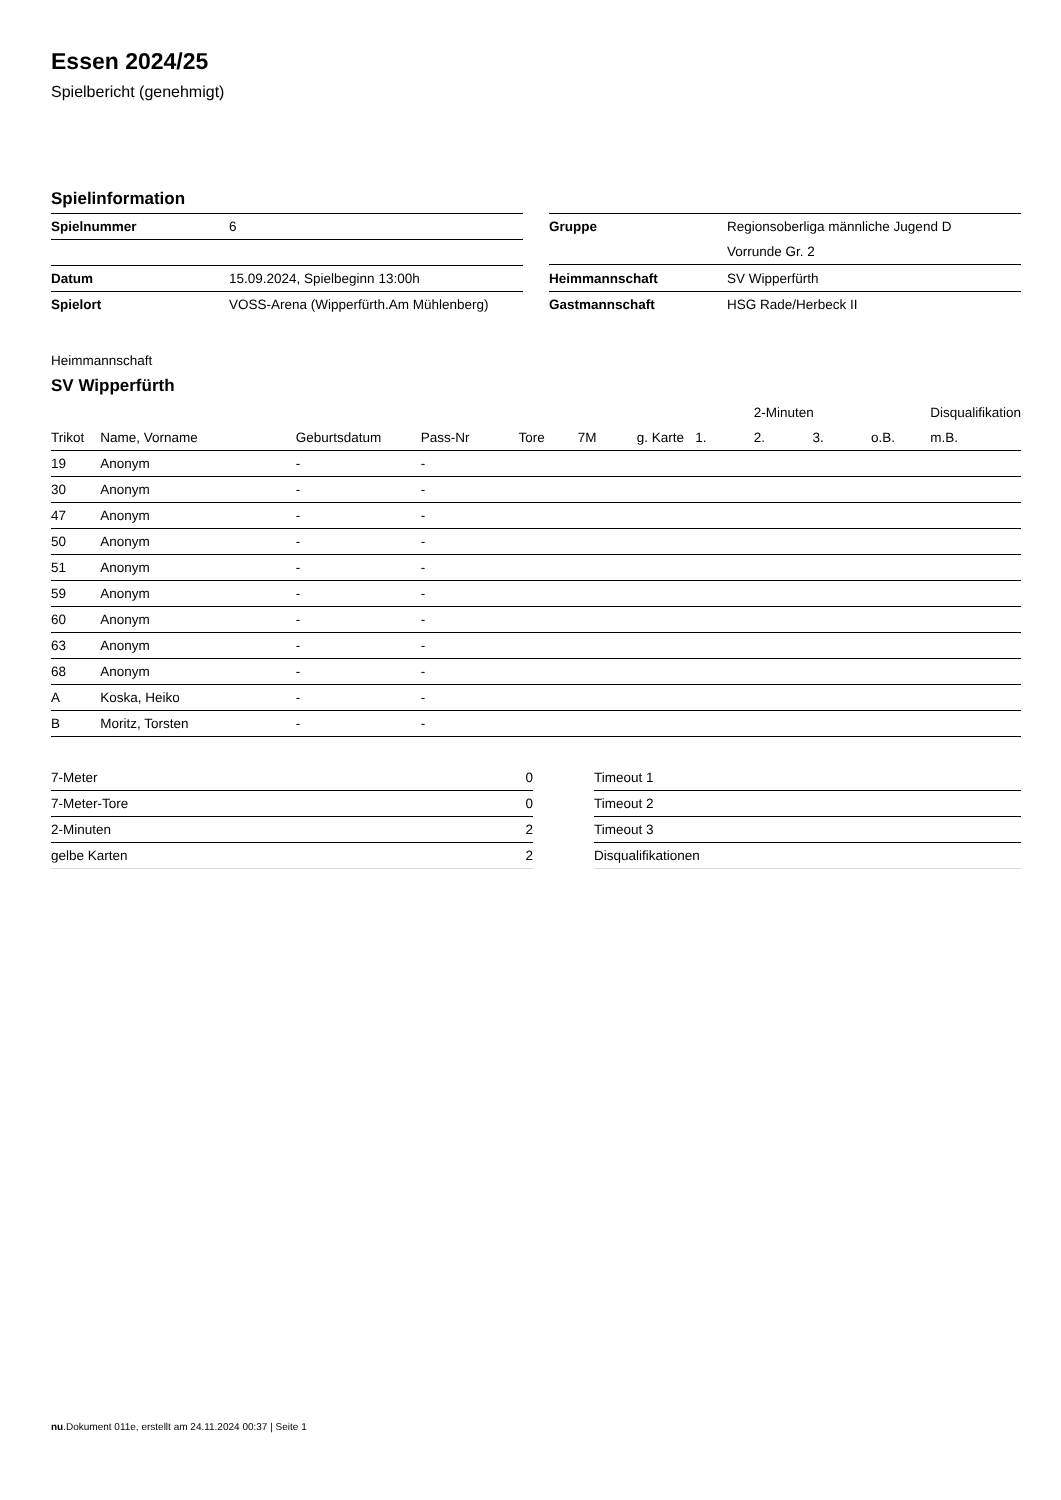Essen 2024/25
Spielbericht (genehmigt)
Spielinformation
| Spielnummer | 6 |
| Datum | 15.09.2024, Spielbeginn 13:00h |
| Spielort | VOSS-Arena (Wipperfürth.Am Mühlenberg) |
| Gruppe | Regionsoberliga männliche Jugend D |
| | Vorrunde Gr. 2 |
| Heimmannschaft | SV Wipperfürth |
| Gastmannschaft | HSG Rade/Herbeck II |
Heimmannschaft
SV Wipperfürth
| | | | | | | | | 2-Minuten | | | Disqualifikation |
| --- | --- | --- | --- | --- | --- | --- | --- | --- | --- | --- | --- |
| Trikot | Name, Vorname | Geburtsdatum | Pass-Nr | Tore | 7M | g. Karte | 1. | 2. | 3. | o.B. | m.B. |
| 19 | Anonym | - | - | | | | | | | | |
| 30 | Anonym | - | - | | | | | | | | |
| 47 | Anonym | - | - | | | | | | | | |
| 50 | Anonym | - | - | | | | | | | | |
| 51 | Anonym | - | - | | | | | | | | |
| 59 | Anonym | - | - | | | | | | | | |
| 60 | Anonym | - | - | | | | | | | | |
| 63 | Anonym | - | - | | | | | | | | |
| 68 | Anonym | - | - | | | | | | | | |
| A | Koska, Heiko | - | - | | | | | | | | |
| B | Moritz, Torsten | - | - | | | | | | | | |
| 7-Meter | 0 |
| 7-Meter-Tore | 0 |
| 2-Minuten | 2 |
| gelbe Karten | 2 |
| Timeout 1 |
| Timeout 2 |
| Timeout 3 |
| Disqualifikationen |
nu.Dokument 011e, erstellt am 24.11.2024 00:37 | Seite 1